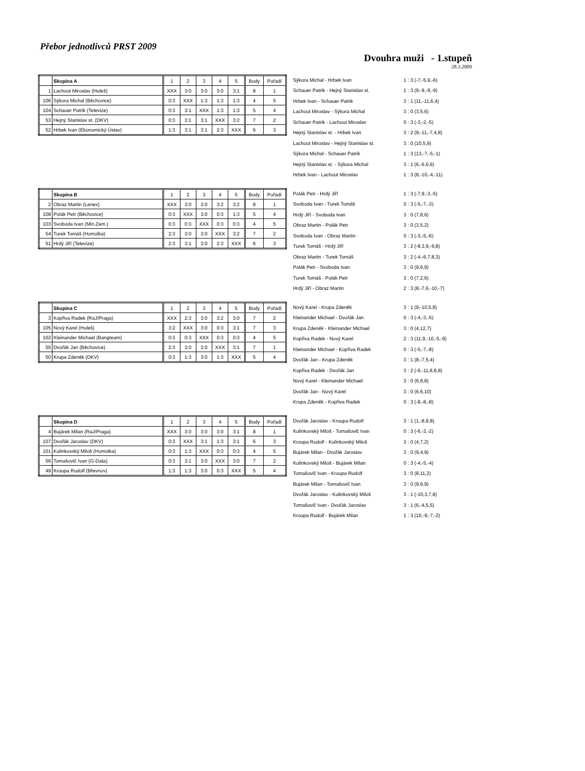Přebor jednotlivců PRST 2009
Dvouhra muži - 1.stupeň
28.3.2009
| | Skupina A | 1 | 2 | 3 | 4 | 5 | Body | Pořadí |
| 1 | Lachout Miroslav (Huleš) | XXX | 3:0 | 3:0 | 3:0 | 3:1 | 8 | 1 |
| 106 | Sýkora Michal (Běchovice) | 0:3 | XXX | 1:3 | 1:3 | 1:3 | 4 | 5 |
| 104 | Schauer Patrik (Televize) | 0:3 | 3:1 | XXX | 1:3 | 1:3 | 5 | 4 |
| 53 | Hejný Stanislav st. (DKV) | 0:3 | 3:1 | 3:1 | XXX | 3:2 | 7 | 2 |
| 52 | Hrbek Ivan (Ekonomický Ústav) | 1:3 | 3:1 | 3:1 | 2:3 | XXX | 6 | 3 |
| Sýkora Michal - Hrbek Ivan | 1 : 3 (-7,-5,9,-6) |
| Schauer Patrik - Hejný Stanislav st. | 1 : 3 (9,-9,-9,-9) |
| Hrbek Ivan - Schauer Patrik | 3 : 1 (11,-11,6,4) |
| Lachout Miroslav - Sýkora Michal | 3 : 0 (3,5,6) |
| Schauer Patrik - Lachout Miroslav | 0 : 3 (-3,-2,-5) |
| Hejný Stanislav st. - Hrbek Ivan | 3 : 2 (9,-11,-7,4,8) |
| Lachout Miroslav - Hejný Stanislav st. | 3 : 0 (10,5,9) |
| Sýkora Michal - Schauer Patrik | 1 : 3 (13,-7,-5,-1) |
| Hejný Stanislav st. - Sýkora Michal | 3 : 1 (6,-6,6,6) |
| Hrbek Ivan - Lachout Miroslav | 1 : 3 (8,-10,-4,-11) |
| | Skupina B | 1 | 2 | 3 | 4 | 5 | Body | Pořadí |
| 2 | Obraz Martin (Lenex) | XXX | 3:0 | 3:0 | 3:2 | 3:2 | 8 | 1 |
| 108 | Polák Petr (Běchovice) | 0:3 | XXX | 3:0 | 0:3 | 1:3 | 5 | 4 |
| 103 | Svoboda Ivan (Min.Zem.) | 0:3 | 0:3 | XXX | 0:3 | 0:3 | 4 | 5 |
| 54 | Turek Tomáš (Homolka) | 2:3 | 3:0 | 3:0 | XXX | 3:2 | 7 | 2 |
| 51 | Hrdý Jiří (Televize) | 2:3 | 3:1 | 3:0 | 2:3 | XXX | 6 | 3 |
| Polák Petr - Hrdý Jiří | 1 : 3 (-7,9,-3,-5) |
| Svoboda Ivan - Turek Tomáš | 0 : 3 (-5,-7,-3) |
| Hrdý Jiří - Svoboda Ivan | 3 : 0 (7,8,6) |
| Obraz Martin - Polák Petr | 3 : 0 (3,5,2) |
| Svoboda Ivan - Obraz Martin | 0 : 3 (-3,-5,-6) |
| Turek Tomáš - Hrdý Jiří | 3 : 2 (-8,3,9,-9,8) |
| Obraz Martin - Turek Tomáš | 3 : 2 (-4,-6,7,8,3) |
| Polák Petr - Svoboda Ivan | 3 : 0 (9,6,9) |
| Turek Tomáš - Polák Petr | 3 : 0 (7,2,6) |
| Hrdý Jiří - Obraz Martin | 2 : 3 (8,-7,6,-10,-7) |
| | Skupina C | 1 | 2 | 3 | 4 | 5 | Body | Pořadí |
| 3 | Kopřiva Radek (RaJ/Praga) | XXX | 2:3 | 3:0 | 3:2 | 3:0 | 7 | 2 |
| 105 | Nový Karel (Huleš) | 3:2 | XXX | 3:0 | 0:3 | 3:1 | 7 | 3 |
| 102 | Kleinander Michael (Bangteam) | 0:3 | 0:3 | XXX | 0:3 | 0:3 | 4 | 5 |
| 55 | Dvořák Jan (Běchovice) | 2:3 | 3:0 | 3:0 | XXX | 3:1 | 7 | 1 |
| 50 | Krupa Zdeněk (DKV) | 0:3 | 1:3 | 3:0 | 1:3 | XXX | 5 | 4 |
| Nový Karel - Krupa Zdeněk | 3 : 1 (9,-10,5,8) |
| Kleinander Michael - Dvořák Jan | 0 : 3 (-4,-3,-5) |
| Krupa Zdeněk - Kleinander Michael | 3 : 0 (4,12,7) |
| Kopřiva Radek - Nový Karel | 2 : 3 (11,9,-10,-5,-9) |
| Kleinander Michael - Kopřiva Radek | 0 : 3 (-5,-7,-8) |
| Dvořák Jan - Krupa Zdeněk | 3 : 1 (8,-7,5,4) |
| Kopřiva Radek - Dvořák Jan | 3 : 2 (-6,-11,8,8,8) |
| Nový Karel - Kleinander Michael | 3 : 0 (6,8,8) |
| Dvořák Jan - Nový Karel | 3 : 0 (6,6,10) |
| Krupa Zdeněk - Kopřiva Radek | 0 : 3 (-8,-8,-8) |
| | Skupina D | 1 | 2 | 3 | 4 | 5 | Body | Pořadí |
| 4 | Bujárek Milan (RaJ/Praga) | XXX | 3:0 | 3:0 | 3:0 | 3:1 | 8 | 1 |
| 107 | Dvořák Jaroslav (DKV) | 0:3 | XXX | 3:1 | 1:3 | 3:1 | 6 | 3 |
| 101 | Kulinkovský Miloš (Homolka) | 0:3 | 1:3 | XXX | 0:3 | 0:3 | 4 | 5 |
| 56 | Tomašovič Ivan (G-Data) | 0:3 | 3:1 | 3:0 | XXX | 3:0 | 7 | 2 |
| 49 | Kroupa Rudolf (Břevnov) | 1:3 | 1:3 | 3:0 | 0:3 | XXX | 5 | 4 |
| Dvořák Jaroslav - Kroupa Rudolf | 3 : 1 (1,-8,8,8) |
| Kulinkovský Miloš - Tomašovič Ivan | 0 : 3 (-6,-2,-2) |
| Kroupa Rudolf - Kulinkovský Miloš | 3 : 0 (4,7,2) |
| Bujárek Milan - Dvořák Jaroslav | 3 : 0 (9,4,9) |
| Kulinkovský Miloš - Bujárek Milan | 0 : 3 (-4,-5,-4) |
| Tomašovič Ivan - Kroupa Rudolf | 3 : 0 (8,11,2) |
| Bujárek Milan - Tomašovič Ivan | 3 : 0 (9,9,9) |
| Dvořák Jaroslav - Kulinkovský Miloš | 3 : 1 (-10,3,7,8) |
| Tomašovič Ivan - Dvořák Jaroslav | 3 : 1 (6,-4,5,5) |
| Kroupa Rudolf - Bujárek Milan | 1 : 3 (10,-9,-7,-2) |